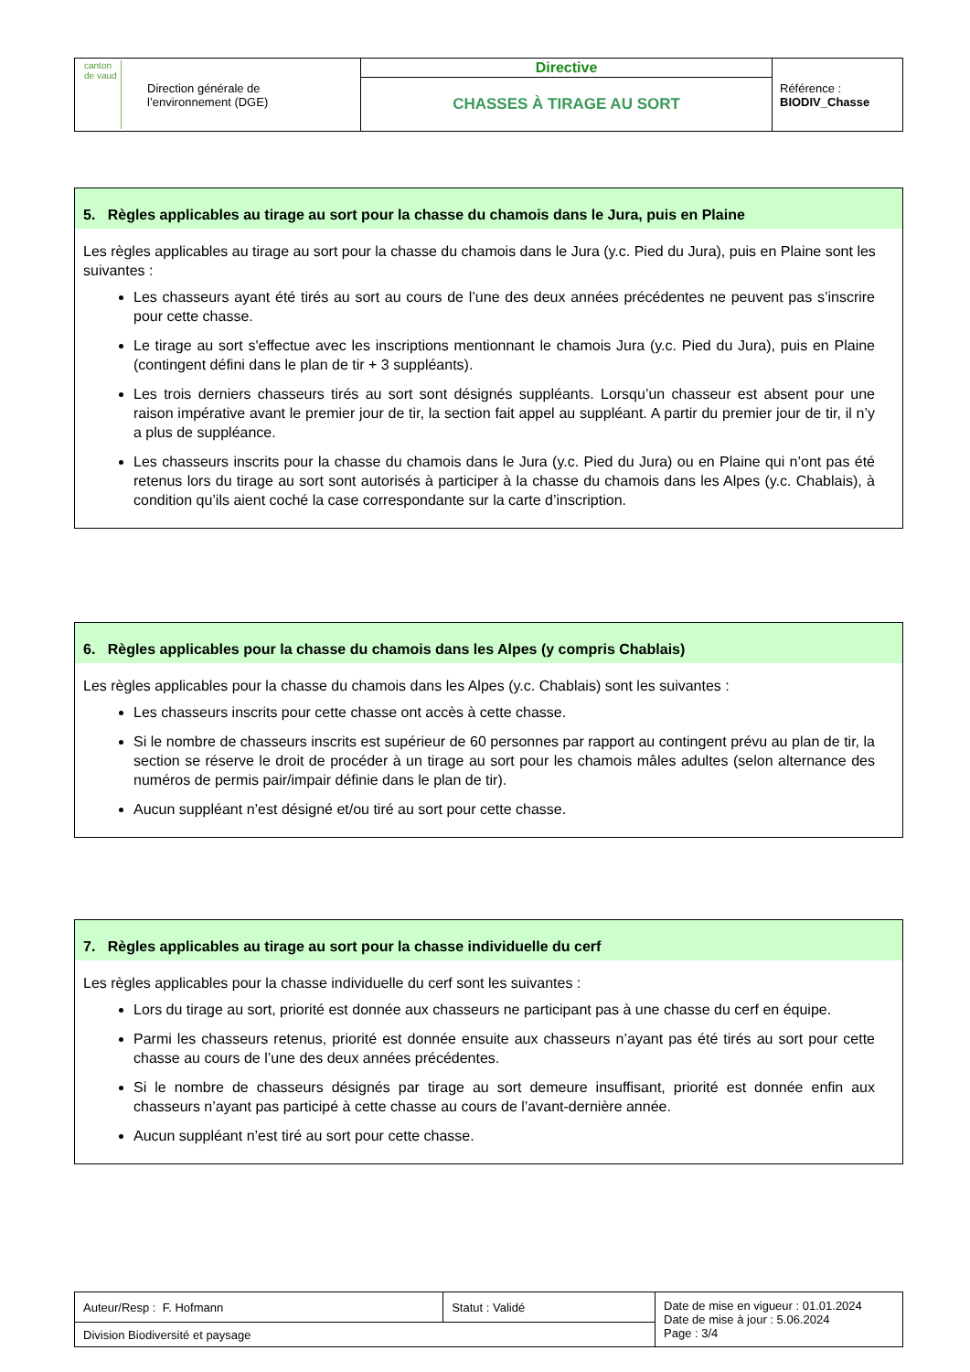| canton de vaud Direction générale de l’environnement (DGE) | Directive | Référence : BIODIV_Chasse |
| | CHASSES À TIRAGE AU SORT | |
5. Règles applicables au tirage au sort pour la chasse du chamois dans le Jura, puis en Plaine
Les règles applicables au tirage au sort pour la chasse du chamois dans le Jura (y.c. Pied du Jura), puis en Plaine sont les suivantes :
Les chasseurs ayant été tirés au sort au cours de l’une des deux années précédentes ne peuvent pas s’inscrire pour cette chasse.
Le tirage au sort s'effectue avec les inscriptions mentionnant le chamois Jura (y.c. Pied du Jura), puis en Plaine (contingent défini dans le plan de tir + 3 suppléants).
Les trois derniers chasseurs tirés au sort sont désignés suppléants. Lorsqu’un chasseur est absent pour une raison impérative avant le premier jour de tir, la section fait appel au suppléant. A partir du premier jour de tir, il n’y a plus de suppléance.
Les chasseurs inscrits pour la chasse du chamois dans le Jura (y.c. Pied du Jura) ou en Plaine qui n’ont pas été retenus lors du tirage au sort sont autorisés à participer à la chasse du chamois dans les Alpes (y.c. Chablais), à condition qu’ils aient coché la case correspondante sur la carte d’inscription.
6. Règles applicables pour la chasse du chamois dans les Alpes (y compris Chablais)
Les règles applicables pour la chasse du chamois dans les Alpes (y.c. Chablais) sont les suivantes :
Les chasseurs inscrits pour cette chasse ont accès à cette chasse.
Si le nombre de chasseurs inscrits est supérieur de 60 personnes par rapport au contingent prévu au plan de tir, la section se réserve le droit de procéder à un tirage au sort pour les chamois mâles adultes (selon alternance des numéros de permis pair/impair définie dans le plan de tir).
Aucun suppléant n’est désigné et/ou tiré au sort pour cette chasse.
7. Règles applicables au tirage au sort pour la chasse individuelle du cerf
Les règles applicables pour la chasse individuelle du cerf sont les suivantes :
Lors du tirage au sort, priorité est donnée aux chasseurs ne participant pas à une chasse du cerf en équipe.
Parmi les chasseurs retenus, priorité est donnée ensuite aux chasseurs n’ayant pas été tirés au sort pour cette chasse au cours de l’une des deux années précédentes.
Si le nombre de chasseurs désignés par tirage au sort demeure insuffisant, priorité est donnée enfin aux chasseurs n’ayant pas participé à cette chasse au cours de l’avant-dernière année.
Aucun suppléant n’est tiré au sort pour cette chasse.
| Auteur/Resp : F. Hofmann | Statut : Validé | Date de mise en vigueur : 01.01.2024 Date de mise à jour : 5.06.2024 Page : 3/4 |
| Division Biodiversité et paysage | | |